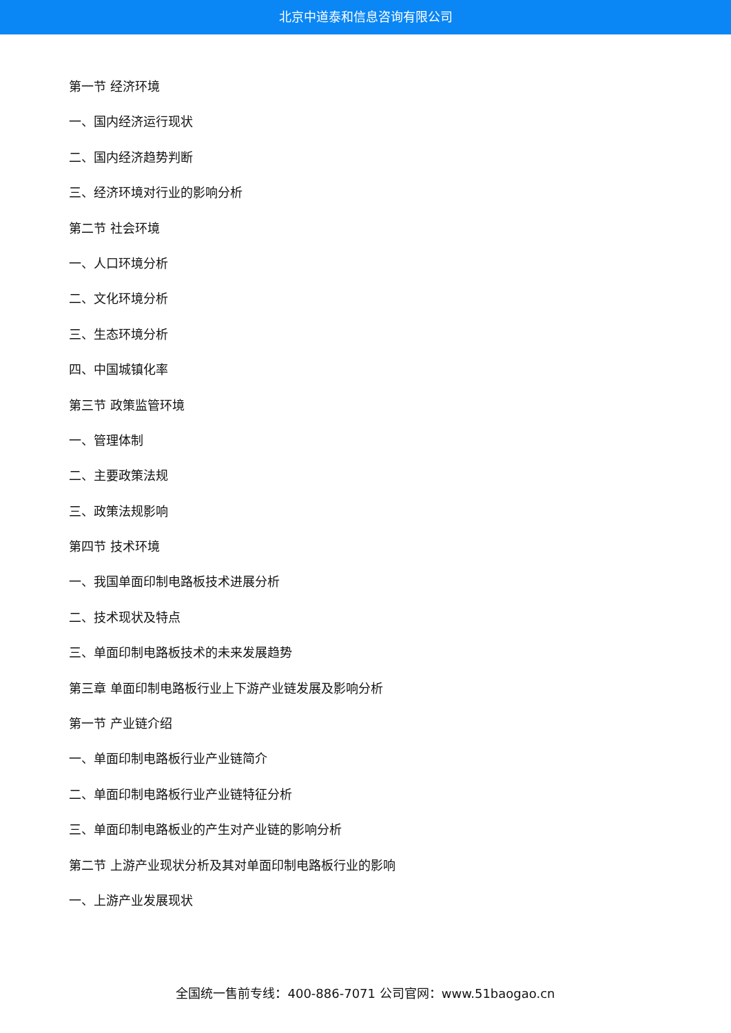北京中道泰和信息咨询有限公司
第一节 经济环境
一、国内经济运行现状
二、国内经济趋势判断
三、经济环境对行业的影响分析
第二节 社会环境
一、人口环境分析
二、文化环境分析
三、生态环境分析
四、中国城镇化率
第三节 政策监管环境
一、管理体制
二、主要政策法规
三、政策法规影响
第四节 技术环境
一、我国单面印制电路板技术进展分析
二、技术现状及特点
三、单面印制电路板技术的未来发展趋势
第三章 单面印制电路板行业上下游产业链发展及影响分析
第一节 产业链介绍
一、单面印制电路板行业产业链简介
二、单面印制电路板行业产业链特征分析
三、单面印制电路板业的产生对产业链的影响分析
第二节 上游产业现状分析及其对单面印制电路板行业的影响
一、上游产业发展现状
全国统一售前专线：400-886-7071 公司官网：www.51baogao.cn